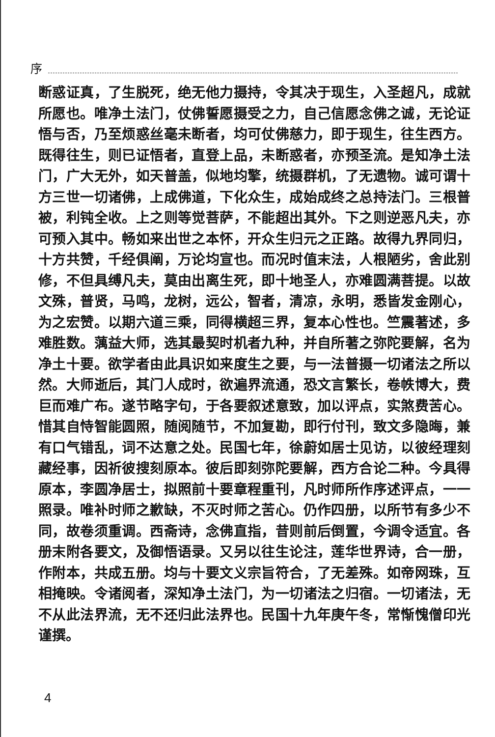序
断惑证真，了生脱死，绝无他力摄持，令其决于现生，入圣超凡，成就所愿也。唯净土法门，仗佛誓愿摄受之力，自己信愿念佛之诚，无论证悟与否，乃至烦惑丝毫未断者，均可仗佛慈力，即于现生，往生西方。既得往生，则已证悟者，直登上品，未断惑者，亦预圣流。是知净土法门，广大无外，如天普盖，似地均擎，统摄群机，了无遗物。诚可谓十方三世一切诸佛，上成佛道，下化众生，成始成终之总持法门。三根普被，利钝全收。上之则等觉菩萨，不能超出其外。下之则逆恶凡夫，亦可预入其中。畅如来出世之本怀，开众生归元之正路。故得九界同归，十方共赞，千经俱阐，万论均宣也。而况时值末法，人根陋劣，舍此别修，不但具缚凡夫，莫由出离生死，即十地圣人，亦难圆满菩提。以故文殊，普贤，马鸣，龙树，远公，智者，清凉，永明，悉皆发金刚心，为之宏赞。以期六道三乘，同得横超三界，复本心性也。竺震著述，多难胜数。蕅益大师，选其最契时机者九种，并自所著之弥陀要解，名为净土十要。欲学者由此具识如来度生之要，与一法普摄一切诸法之所以然。大师逝后，其门人成时，欲遍界流通，恐文言繁长，卷帙博大，费巨而难广布。遂节略字句，于各要叙述意致，加以评点，实煞费苦心。惜其自恃智能圆照，随阅随节，不加复勘，即行付刊，致文多隐晦，兼有口气错乱，词不达意之处。民国七年，徐蔚如居士见访，以彼经理刻藏经事，因祈彼搜刻原本。彼后即刻弥陀要解，西方合论二种。今具得原本，李圆净居士，拟照前十要章程重刊，凡时师所作序述评点，一一照录。唯补时师之歉缺，不灭时师之苦心。仍作四册，以所节有多少不同，故卷须重调。西斋诗，念佛直指，昔则前后倒置，今调令适宜。各册末附各要文，及御悟语录。又另以往生论注，莲华世界诗，合一册，作附本，共成五册。均与十要文义宗旨符合，了无差殊。如帝网珠，互相掩映。令诸阅者，深知净土法门，为一切诸法之归宿。一切诸法，无不从此法界流，无不还归此法界也。民国十九年庚午冬，常惭愧僧印光谨撰。
4